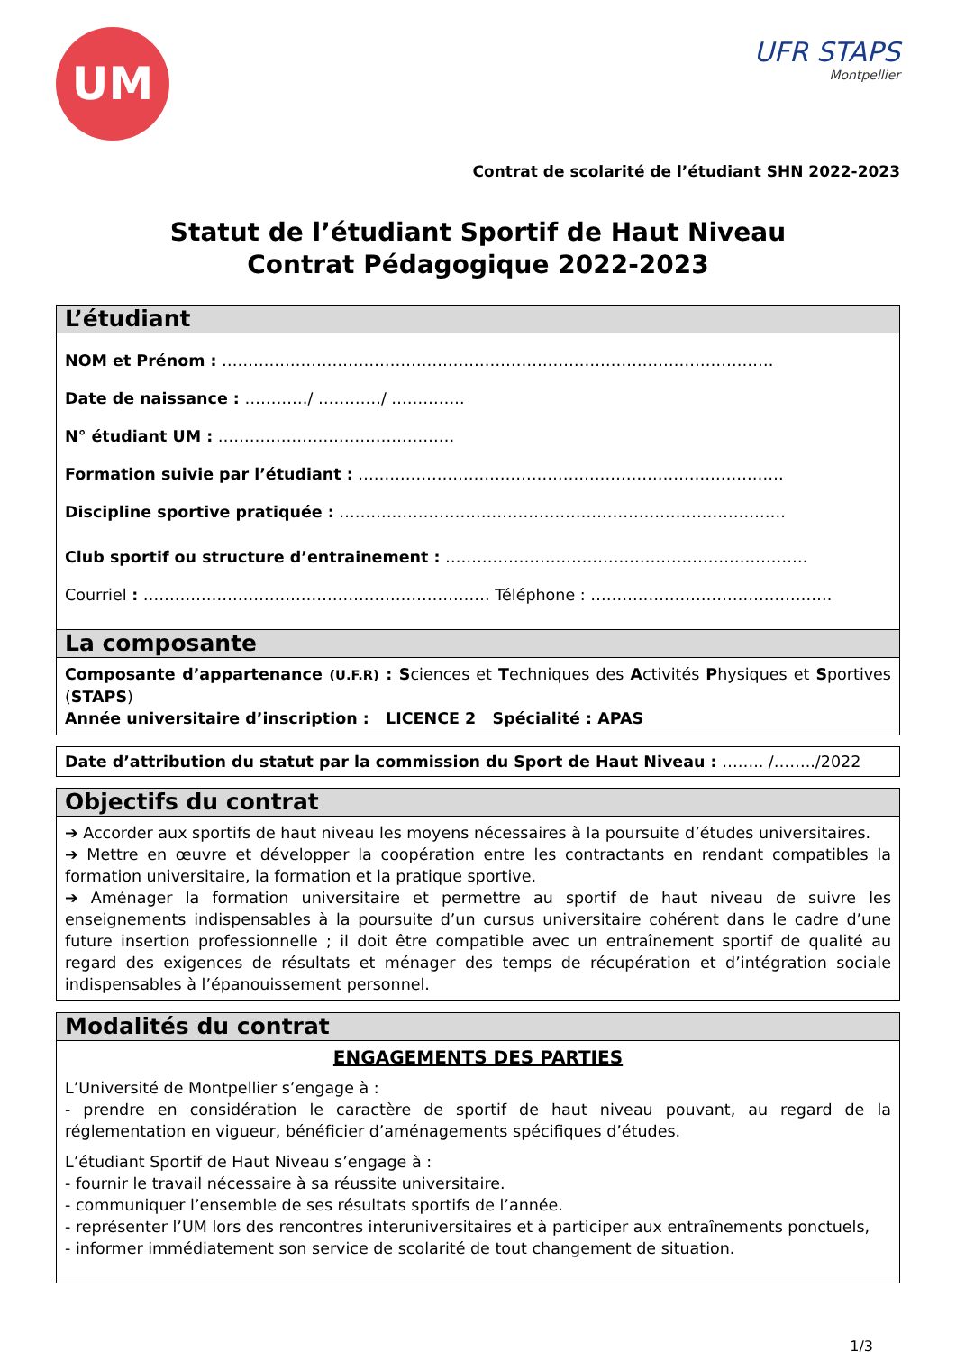UM
UFR STAPS
Montpellier
Contrat de scolarité de l’étudiant SHN 2022-2023
Statut de l’étudiant Sportif de Haut Niveau
Contrat Pédagogique 2022-2023
L’étudiant
NOM et Prénom : ……………………………………………………………………………………………
Date de naissance : …………/ …………/ …………..
N° étudiant UM : ………………………………………
Formation suivie par l’étudiant : ………………………………………………………………………
Discipline sportive pratiquée : ………………………………………………………………………….
Club sportif ou structure d’entrainement : ……………………………………………………………
Courriel : ………………………………………………………… Téléphone : ……………………………………….
La composante
Composante d’appartenance (U.F.R) : Sciences et Techniques des Activités Physiques et Sportives (STAPS)
Année universitaire d’inscription : LICENCE 2 Spécialité : APAS
Date d’attribution du statut par la commission du Sport de Haut Niveau : …….. /……../2022
Objectifs du contrat
➔ Accorder aux sportifs de haut niveau les moyens nécessaires à la poursuite d’études universitaires.
➔ Mettre en œuvre et développer la coopération entre les contractants en rendant compatibles la formation universitaire, la formation et la pratique sportive.
➔ Aménager la formation universitaire et permettre au sportif de haut niveau de suivre les enseignements indispensables à la poursuite d’un cursus universitaire cohérent dans le cadre d’une future insertion professionnelle ; il doit être compatible avec un entraînement sportif de qualité au regard des exigences de résultats et ménager des temps de récupération et d’intégration sociale indispensables à l’épanouissement personnel.
Modalités du contrat
ENGAGEMENTS DES PARTIES
L’Université de Montpellier s’engage à :
- prendre en considération le caractère de sportif de haut niveau pouvant, au regard de la réglementation en vigueur, bénéficier d’aménagements spécifiques d’études.
L’étudiant Sportif de Haut Niveau s’engage à :
- fournir le travail nécessaire à sa réussite universitaire.
- communiquer l’ensemble de ses résultats sportifs de l’année.
- représenter l’UM lors des rencontres interuniversitaires et à participer aux entraînements ponctuels,
- informer immédiatement son service de scolarité de tout changement de situation.
1/3